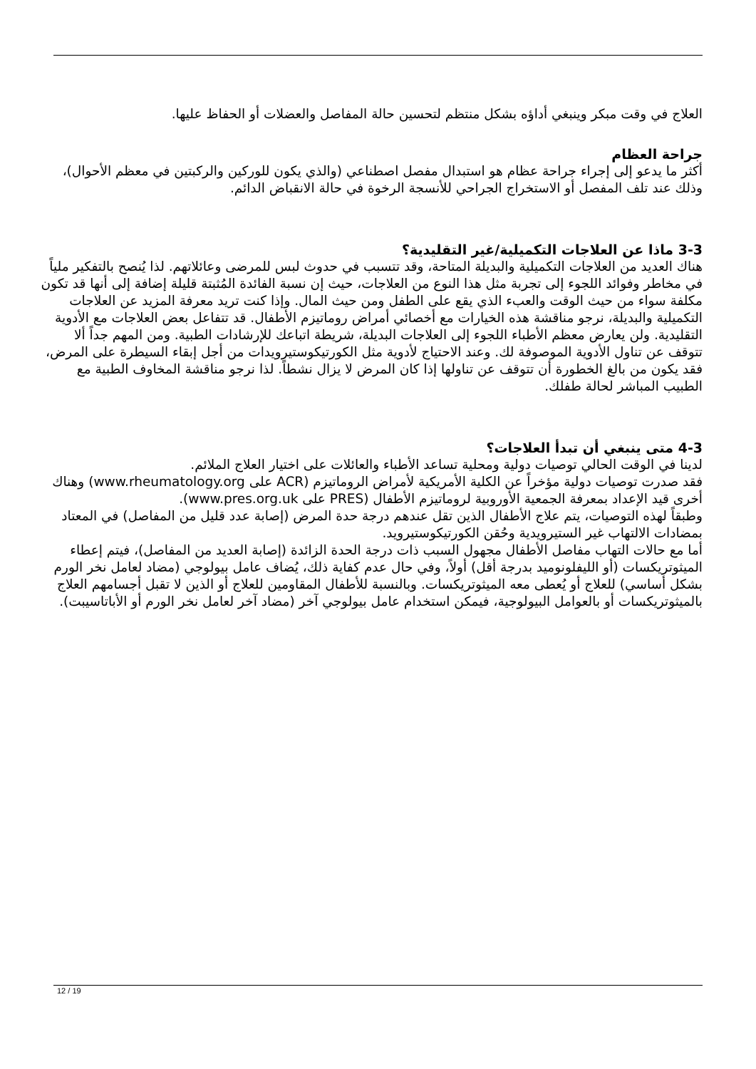العلاج في وقت مبكر وينبغي أداؤه بشكل منتظم لتحسين حالة المفاصل والعضلات أو الحفاظ عليها.
جراحة العظام
أكثر ما يدعو إلى إجراء جراحة عظام هو استبدال مفصل اصطناعي (والذي يكون للوركين والركبتين في معظم الأحوال)، وذلك عند تلف المفصل أو الاستخراج الجراحي للأنسجة الرخوة في حالة الانقباض الدائم.
3-3 ماذا عن العلاجات التكميلية/غير التقليدية؟
هناك العديد من العلاجات التكميلية والبديلة المتاحة، وقد تتسبب في حدوث لبس للمرضى وعائلاتهم. لذا يُنصح بالتفكير ملياً في مخاطر وفوائد اللجوء إلى تجربة مثل هذا النوع من العلاجات، حيث إن نسبة الفائدة المُثبتة قليلة إضافة إلى أنها قد تكون مكلفة سواء من حيث الوقت والعبء الذي يقع على الطفل ومن حيث المال. وإذا كنت تريد معرفة المزيد عن العلاجات التكميلية والبديلة، نرجو مناقشة هذه الخيارات مع أخصائي أمراض روماتيزم الأطفال. قد تتفاعل بعض العلاجات مع الأدوية التقليدية. ولن يعارض معظم الأطباء اللجوء إلى العلاجات البديلة، شريطة اتباعك للإرشادات الطبية. ومن المهم جداً ألا تتوقف عن تناول الأدوية الموصوفة لك. وعند الاحتياج لأدوية مثل الكورتيكوستيرويدات من أجل إبقاء السيطرة على المرض، فقد يكون من بالغ الخطورة أن تتوقف عن تناولها إذا كان المرض لا يزال نشطاً. لذا نرجو مناقشة المخاوف الطبية مع الطبيب المباشر لحالة طفلك.
4-3 متى ينبغي أن تبدأ العلاجات؟
لدينا في الوقت الحالي توصيات دولية ومحلية تساعد الأطباء والعائلات على اختيار العلاج الملائم.
فقد صدرت توصيات دولية مؤخراً عن الكلية الأمريكية لأمراض الروماتيزم (ACR على www.rheumatology.org) وهناك أخرى قيد الإعداد بمعرفة الجمعية الأوروبية لروماتيزم الأطفال (PRES على www.pres.org.uk).
وطبقاً لهذه التوصيات، يتم علاج الأطفال الذين تقل عندهم درجة حدة المرض (إصابة عدد قليل من المفاصل) في المعتاد بمضادات الالتهاب غير الستيرويدية وحُقن الكورتيكوستيرويد.
أما مع حالات التهاب مفاصل الأطفال مجهول السبب ذات درجة الحدة الزائدة (إصابة العديد من المفاصل)، فيتم إعطاء الميثوتريكسات (أو الليفلونوميد بدرجة أقل) أولاً، وفي حال عدم كفاية ذلك، يُضاف عامل بيولوجي (مضاد لعامل نخر الورم بشكل أساسي) للعلاج أو يُعطى معه الميثوتريكسات. وبالنسبة للأطفال المقاومين للعلاج أو الذين لا تقبل أجسامهم العلاج بالميثوتريكسات أو بالعوامل البيولوجية، فيمكن استخدام عامل بيولوجي آخر (مضاد آخر لعامل نخر الورم أو الأباتاسيبت).
12 / 19